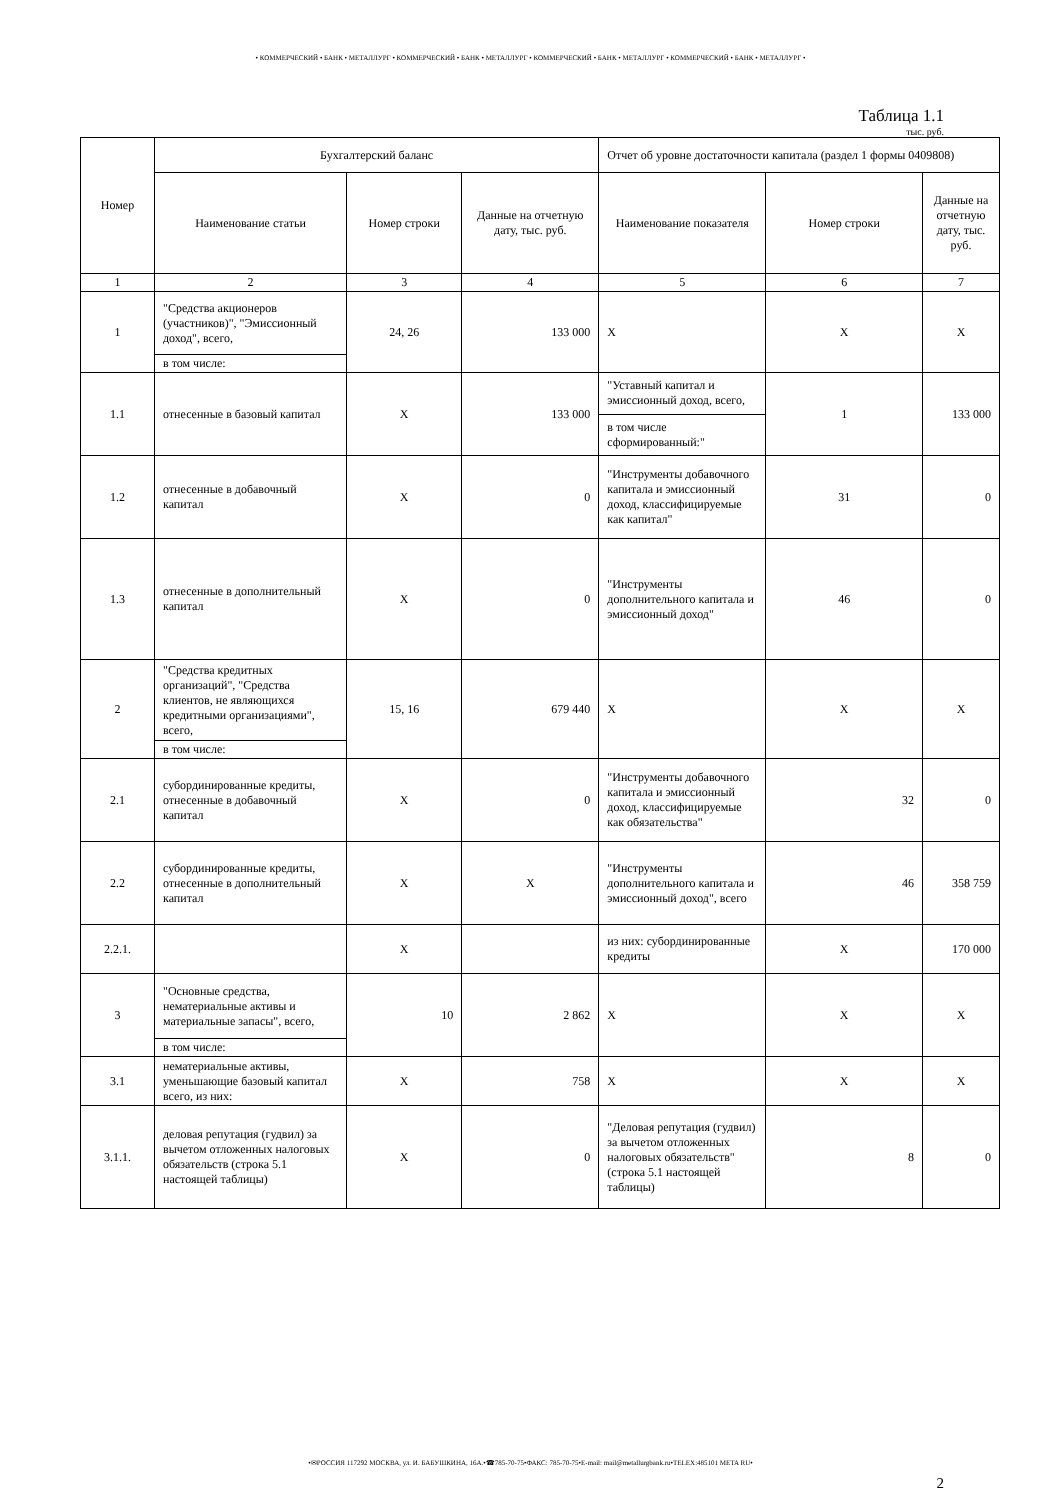• КОММЕРЧЕСКИЙ • БАНК • МЕТАЛЛУРГ • КОММЕРЧЕСКИЙ • БАНК • МЕТАЛЛУРГ • КОММЕРЧЕСКИЙ • БАНК • МЕТАЛЛУРГ • КОММЕРЧЕСКИЙ • БАНК • МЕТАЛЛУРГ •
Таблица 1.1
тыс. руб.
| Номер | Бухгалтерский баланс | | | Отчет об уровне достаточности капитала (раздел 1 формы 0409808) | | |
| --- | --- | --- | --- | --- | --- | --- |
| | Наименование статьи | Номер строки | Данные на отчетную дату, тыс. руб. | Наименование показателя | Номер строки | Данные на отчетную дату, тыс. руб. |
| 1 | 2 | 3 | 4 | 5 | 6 | 7 |
| 1 | "Средства акционеров (участников)", "Эмиссионный доход", всего, | 24, 26 | 133 000 | X | X | X |
| | в том числе: | | | | | |
| 1.1 | отнесенные в базовый капитал | X | 133 000 | "Уставный капитал и эмиссионный доход, всего, | 1 | 133 000 |
| | | | | в том числе сформированный:" | | |
| 1.2 | отнесенные в добавочный капитал | X | 0 | "Инструменты добавочного капитала и эмиссионный доход, классифицируемые как капитал" | 31 | 0 |
| 1.3 | отнесенные в дополнительный капитал | X | 0 | "Инструменты дополнительного капитала и эмиссионный доход" | 46 | 0 |
| 2 | "Средства кредитных организаций", "Средства клиентов, не являющихся кредитными организациями", всего, | 15, 16 | 679 440 | X | X | X |
| | в том числе: | | | | | |
| 2.1 | субординированные кредиты, отнесенные в добавочный капитал | X | 0 | "Инструменты добавочного капитала и эмиссионный доход, классифицируемые как обязательства" | 32 | 0 |
| 2.2 | субординированные кредиты, отнесенные в дополнительный капитал | X | X | "Инструменты дополнительного капитала и эмиссионный доход", всего | 46 | 358 759 |
| 2.2.1. | | X | | из них: субординированные кредиты | X | 170 000 |
| 3 | "Основные средства, нематериальные активы и материальные запасы", всего, | 10 | 2 862 | X | X | X |
| | в том числе: | | | | | |
| 3.1 | нематериальные активы, уменьшающие базовый капитал всего, из них: | X | 758 | X | X | X |
| 3.1.1. | деловая репутация (гудвил) за вычетом отложенных налоговых обязательств (строка 5.1 настоящей таблицы) | X | 0 | "Деловая репутация (гудвил) за вычетом отложенных налоговых обязательств" (строка 5.1 настоящей таблицы) | 8 | 0 |
•✉РОССИЯ 117292 МОСКВА, ул. И. БАБУШКИНА, 16А.•☎785-70-75•ФАКС: 785-70-75•E-mail: mail@metallurgbank.ru•TELEX:485101 META RU•
2